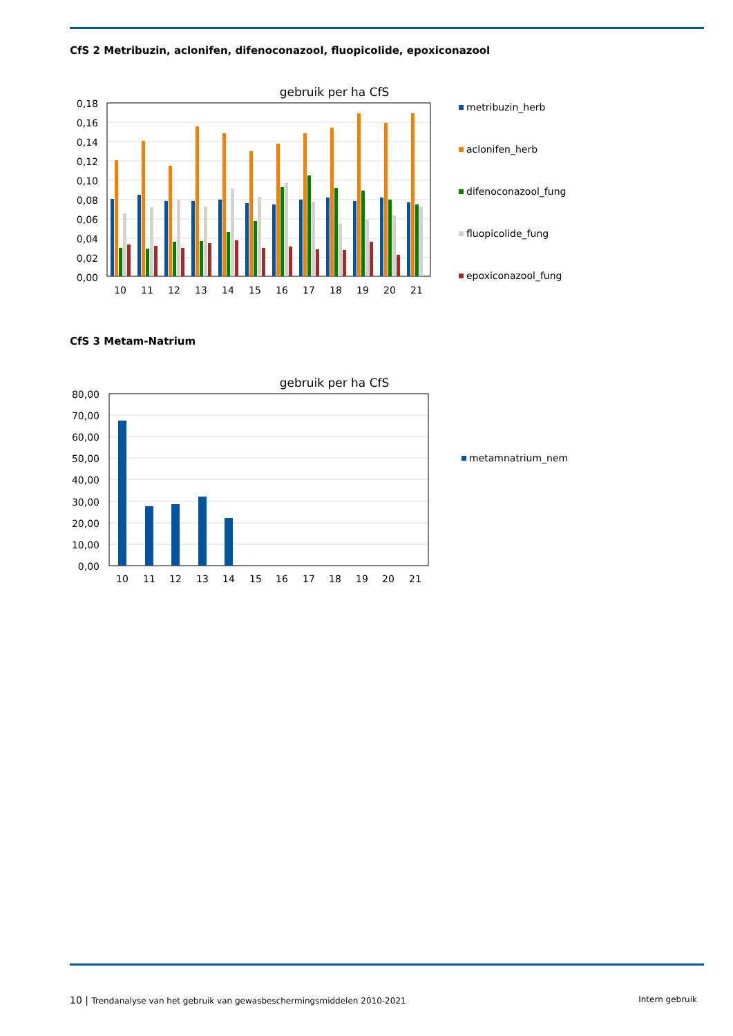CfS 2 Metribuzin, aclonifen, difenoconazool, fluopicolide, epoxiconazool
gebruik per ha CfS
0,18
0,16
0,14
0,12
0,10
0,08
0,06
0,04
0,02
0,00
10
11
12
13
14
15
16
17
18
19
20
21
metribuzin_herb
aclonifen_herb
difenoconazool_fung
fluopicolide_fung
epoxiconazool_fung
CfS 3 Metam-Natrium
gebruik per ha CfS
80,00
70,00
60,00
50,00
40,00
30,00
20,00
10,00
0,00
10
11
12
13
14
15
16
17
18
19
20
21
metamnatrium_nem
10 | Trendanalyse van het gebruik van gewasbeschermingsmiddelen 2010-2021 Intern gebruik